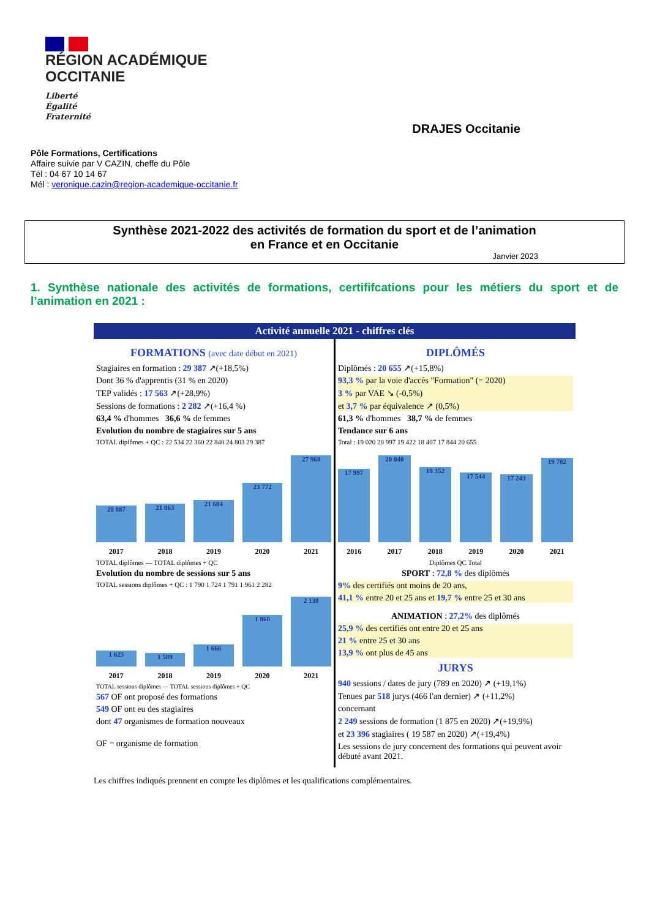RÉGION ACADÉMIQUE
OCCITANIE
Liberté
Égalité
Fraternité
DRAJES Occitanie
Pôle Formations, Certifications
Affaire suivie par V CAZIN, cheffe du Pôle
Tél : 04 67 10 14 67
Mél : veronique.cazin@region-academique-occitanie.fr
Synthèse 2021-2022 des activités de formation du sport et de l’animation
en France et en Occitanie
Janvier 2023
1. Synthèse nationale des activités de formations, certififcations pour les métiers du sport et de l’animation en 2021 :
Activité annuelle 2021 - chiffres clés
FORMATIONS (avec date début en 2021)
Stagiaires en formation : 29 387 ↗(+18,5%)
Dont 36 % d'apprentis (31 % en 2020)
TEP validés : 17 563 ↗(+28,9%)
Sessions de formations : 2 282 ↗(+16,4 %)
63,4 % d'hommes 36,6 % de femmes
Evolution du nombre de stagiaires sur 5 ans
TOTAL diplômes + QC : 22 534 22 360 22 840 24 803 29 387
20 887
21 063
21 604
23 772
27 968
2017 2018 2019 2020 2021
TOTAL diplômes — TOTAL diplômes + QC
Evolution du nombre de sessions sur 5 ans
TOTAL sessions diplômes + QC : 1 790 1 724 1 791 1 961 2 282
1 625
1 589
1 666
1 860
2 138
2017 2018 2019 2020 2021
TOTAL sessions diplômes — TOTAL sessions diplômes + QC
567 OF ont proposé des formations
549 OF ont eu des stagiaires
dont 47 organismes de formation nouveaux
OF = organisme de formation
DIPLÔMÉS
Diplômés : 20 655 ↗(+15,8%)
93,3 % par la voie d'accès "Formation" (= 2020)
3 % par VAE ↘ (-0,5%)
et 3,7 % par équivalence ↗ (0,5%)
61,3 % d'hommes 38,7 % de femmes
Tendance sur 6 ans
Total : 19 020 20 997 19 422 18 407 17 844 20 655
17 997
20 040
18 352
17 544
17 243
19 782
2016 2017 2018 2019 2020 2021
Diplômes QC Total
SPORT : 72,8 % des diplômés
9% des certifiés ont moins de 20 ans,
41,1 % entre 20 et 25 ans et 19,7 % entre 25 et 30 ans
ANIMATION : 27,2% des diplômés
25,9 % des certifiés ont entre 20 et 25 ans
21 % entre 25 et 30 ans
13,9 % ont plus de 45 ans
JURYS
940 sessions / dates de jury (789 en 2020) ↗ (+19,1%)
Tenues par 518 jurys (466 l'an dernier) ↗ (+11,2%)
concernant
2 249 sessions de formation (1 875 en 2020) ↗(+19,9%)
et 23 396 stagiaires ( 19 587 en 2020) ↗(+19,4%)
Les sessions de jury concernent des formations qui peuvent avoir débuté avant 2021.
Les chiffres indiqués prennent en compte les diplômes et les qualifications complémentaires.